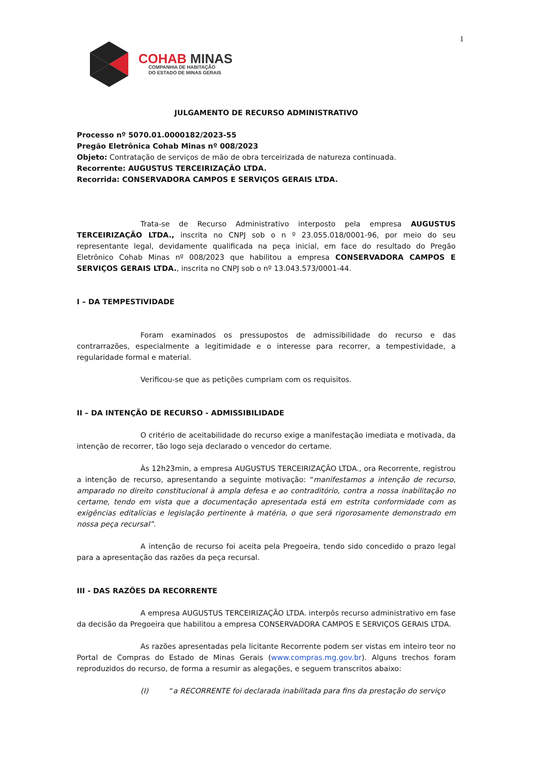1
COHAB MINAS
COMPANHIA DE HABITAÇÃO
DO ESTADO DE MINAS GERAIS
JULGAMENTO DE RECURSO ADMINISTRATIVO
Processo nº 5070.01.0000182/2023-55
Pregão Eletrônica Cohab Minas nº 008/2023
Objeto: Contratação de serviços de mão de obra terceirizada de natureza continuada.
Recorrente: AUGUSTUS TERCEIRIZAÇÃO LTDA.
Recorrida: CONSERVADORA CAMPOS E SERVIÇOS GERAIS LTDA.
Trata-se de Recurso Administrativo interposto pela empresa AUGUSTUS TERCEIRIZAÇÃO LTDA., inscrita no CNPJ sob o n º 23.055.018/0001-96, por meio do seu representante legal, devidamente qualificada na peça inicial, em face do resultado do Pregão Eletrônico Cohab Minas nº 008/2023 que habilitou a empresa CONSERVADORA CAMPOS E SERVIÇOS GERAIS LTDA., inscrita no CNPJ sob o nº 13.043.573/0001-44.
I – DA TEMPESTIVIDADE
Foram examinados os pressupostos de admissibilidade do recurso e das contrarrazões, especialmente a legitimidade e o interesse para recorrer, a tempestividade, a regularidade formal e material.
Verificou-se que as petições cumpriam com os requisitos.
II – DA INTENÇÃO DE RECURSO - ADMISSIBILIDADE
O critério de aceitabilidade do recurso exige a manifestação imediata e motivada, da intenção de recorrer, tão logo seja declarado o vencedor do certame.
Às 12h23min, a empresa AUGUSTUS TERCEIRIZAÇÃO LTDA., ora Recorrente, registrou a intenção de recurso, apresentando a seguinte motivação: “manifestamos a intenção de recurso, amparado no direito constitucional à ampla defesa e ao contraditório, contra a nossa inabilitação no certame, tendo em vista que a documentação apresentada está em estrita conformidade com as exigências editalícias e legislação pertinente à matéria, o que será rigorosamente demonstrado em nossa peça recursal”.
A intenção de recurso foi aceita pela Pregoeira, tendo sido concedido o prazo legal para a apresentação das razões da peça recursal.
III - DAS RAZÕES DA RECORRENTE
A empresa AUGUSTUS TERCEIRIZAÇÃO LTDA. interpôs recurso administrativo em fase da decisão da Pregoeira que habilitou a empresa CONSERVADORA CAMPOS E SERVIÇOS GERAIS LTDA.
As razões apresentadas pela licitante Recorrente podem ser vistas em inteiro teor no Portal de Compras do Estado de Minas Gerais (www.compras.mg.gov.br). Alguns trechos foram reproduzidos do recurso, de forma a resumir as alegações, e seguem transcritos abaixo:
(I) “a RECORRENTE foi declarada inabilitada para fins da prestação do serviço